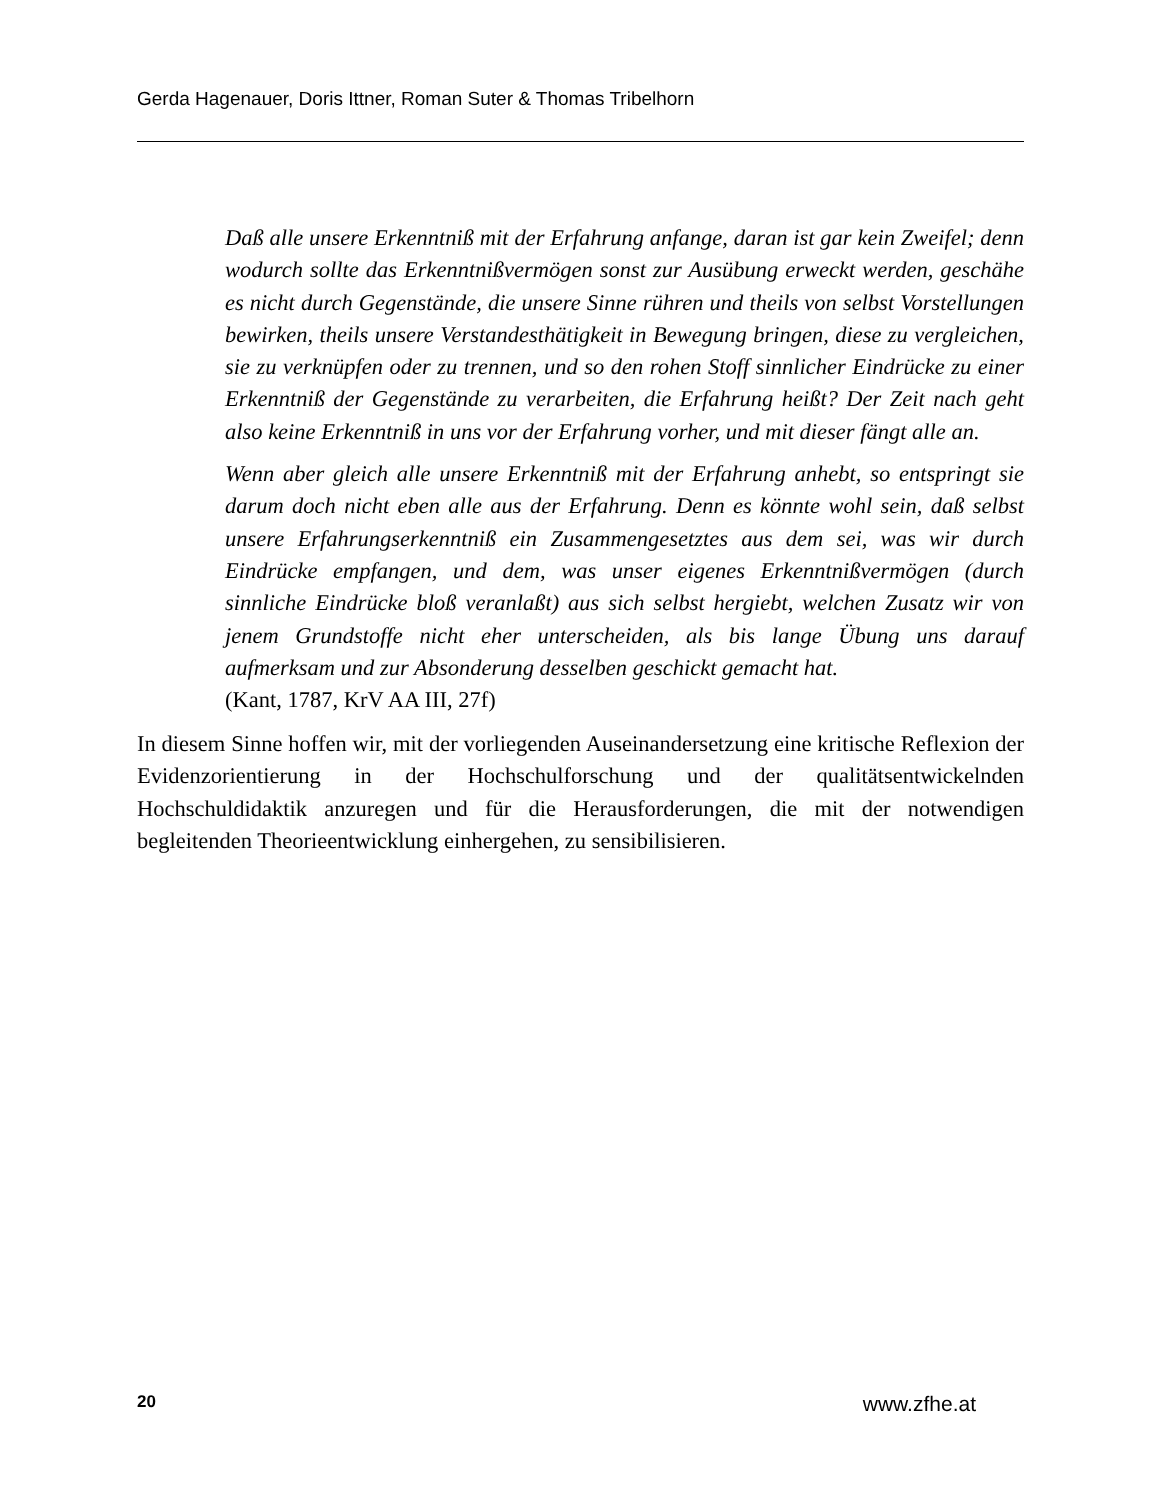Gerda Hagenauer, Doris Ittner, Roman Suter & Thomas Tribelhorn
Daß alle unsere Erkenntniß mit der Erfahrung anfange, daran ist gar kein Zweifel; denn wodurch sollte das Erkenntnißvermögen sonst zur Ausübung erweckt werden, geschähe es nicht durch Gegenstände, die unsere Sinne rühren und theils von selbst Vorstellungen bewirken, theils unsere Verstandesthätigkeit in Bewegung bringen, diese zu vergleichen, sie zu verknüpfen oder zu trennen, und so den rohen Stoff sinnlicher Eindrücke zu einer Erkenntniß der Gegenstände zu verarbeiten, die Erfahrung heißt? Der Zeit nach geht also keine Erkenntniß in uns vor der Erfahrung vorher, und mit dieser fängt alle an.
Wenn aber gleich alle unsere Erkenntniß mit der Erfahrung anhebt, so entspringt sie darum doch nicht eben alle aus der Erfahrung. Denn es könnte wohl sein, daß selbst unsere Erfahrungserkenntniß ein Zusammengesetztes aus dem sei, was wir durch Eindrücke empfangen, und dem, was unser eigenes Erkenntnißvermögen (durch sinnliche Eindrücke bloß veranlaßt) aus sich selbst hergiebt, welchen Zusatz wir von jenem Grundstoffe nicht eher unterscheiden, als bis lange Übung uns darauf aufmerksam und zur Absonderung desselben geschickt gemacht hat.
(Kant, 1787, KrV AA III, 27f)
In diesem Sinne hoffen wir, mit der vorliegenden Auseinandersetzung eine kritische Reflexion der Evidenzorientierung in der Hochschulforschung und der qualitätsentwickelnden Hochschuldidaktik anzuregen und für die Herausforderungen, die mit der notwendigen begleitenden Theorieentwicklung einhergehen, zu sensibilisieren.
20 www.zfhe.at